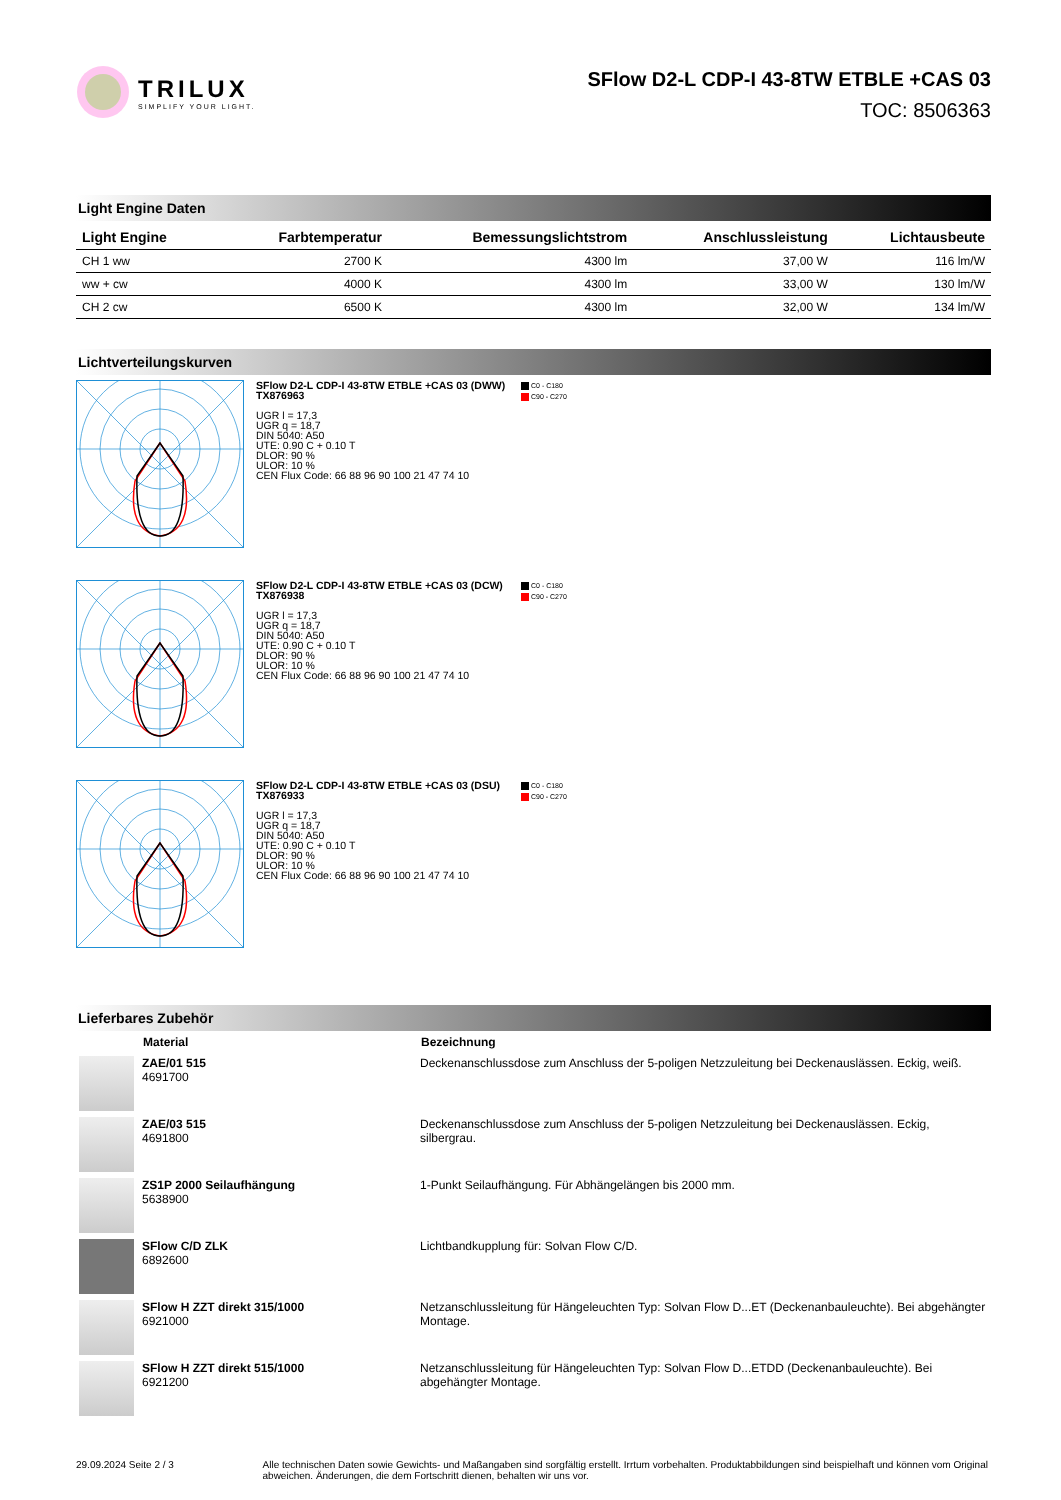TRILUX
SIMPLIFY YOUR LIGHT.
SFlow D2-L CDP-I 43-8TW ETBLE +CAS 03
TOC: 8506363
Light Engine Daten
| Light Engine | Farbtemperatur | Bemessungslichtstrom | Anschlussleistung | Lichtausbeute |
| --- | --- | --- | --- | --- |
| CH 1 ww | 2700 K | 4300 lm | 37,00 W | 116 lm/W |
| ww + cw | 4000 K | 4300 lm | 33,00 W | 130 lm/W |
| CH 2 cw | 6500 K | 4300 lm | 32,00 W | 134 lm/W |
Lichtverteilungskurven
SFlow D2-L CDP-I 43-8TW ETBLE +CAS 03 (DWW)
TX876963
UGR l = 17,3
UGR q = 18,7
DIN 5040: A50
UTE: 0.90 C + 0.10 T
DLOR: 90 %
ULOR: 10 %
CEN Flux Code: 66 88 96 90 100 21 47 74 10
C0 - C180
C90 - C270
SFlow D2-L CDP-I 43-8TW ETBLE +CAS 03 (DCW)
TX876938
UGR l = 17,3
UGR q = 18,7
DIN 5040: A50
UTE: 0.90 C + 0.10 T
DLOR: 90 %
ULOR: 10 %
CEN Flux Code: 66 88 96 90 100 21 47 74 10
C0 - C180
C90 - C270
SFlow D2-L CDP-I 43-8TW ETBLE +CAS 03 (DSU)
TX876933
UGR l = 17,3
UGR q = 18,7
DIN 5040: A50
UTE: 0.90 C + 0.10 T
DLOR: 90 %
ULOR: 10 %
CEN Flux Code: 66 88 96 90 100 21 47 74 10
C0 - C180
C90 - C270
Lieferbares Zubehör
| | Material | Bezeichnung |
| --- | --- | --- |
| | ZAE/01 515 4691700 | Deckenanschlussdose zum Anschluss der 5-poligen Netzzuleitung bei Deckenauslässen. Eckig, weiß. |
| | ZAE/03 515 4691800 | Deckenanschlussdose zum Anschluss der 5-poligen Netzzuleitung bei Deckenauslässen. Eckig, silbergrau. |
| | ZS1P 2000 Seilaufhängung 5638900 | 1-Punkt Seilaufhängung. Für Abhängelängen bis 2000 mm. |
| | SFlow C/D ZLK 6892600 | Lichtbandkupplung für: Solvan Flow C/D. |
| | SFlow H ZZT direkt 315/1000 6921000 | Netzanschlussleitung für Hängeleuchten Typ: Solvan Flow D...ET (Deckenanbauleuchte). Bei abgehängter Montage. |
| | SFlow H ZZT direkt 515/1000 6921200 | Netzanschlussleitung für Hängeleuchten Typ: Solvan Flow D...ETDD (Deckenanbauleuchte). Bei abgehängter Montage. |
29.09.2024 Seite 2 / 3 Alle technischen Daten sowie Gewichts- und Maßangaben sind sorgfältig erstellt. Irrtum vorbehalten. Produktabbildungen sind beispielhaft und können vom Original abweichen. Änderungen, die dem Fortschritt dienen, behalten wir uns vor.